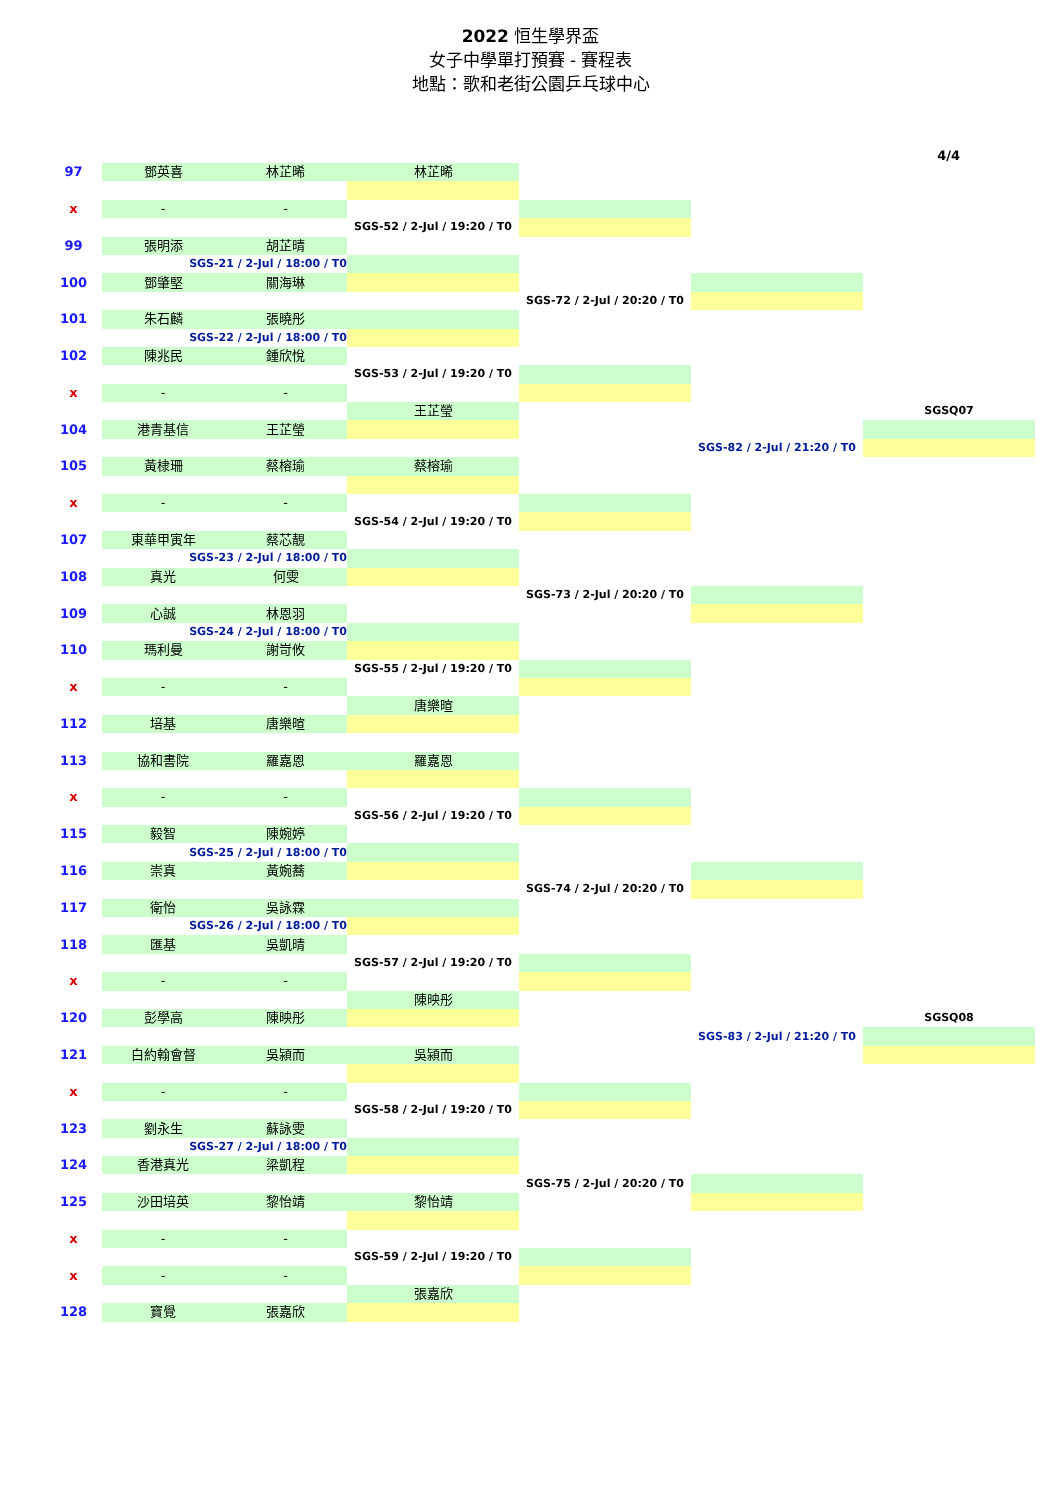2022 恒生學界盃
女子中學單打預賽 - 賽程表
地點：歌和老街公園乒乓球中心
4/4
| 97 | 鄧英喜 | 林芷晞 | 林芷晞 | | | |
| x | - | - | | | | |
| | | | SGS-52 / 2-Jul / 19:20 / T0 | | | |
| 99 | 張明添 | 胡芷晴 | | | | |
| | SGS-21 / 2-Jul / 18:00 / T0 | | | | | |
| 100 | 鄧肇堅 | 關海琳 | | | | |
| | | | | SGS-72 / 2-Jul / 20:20 / T0 | | |
| 101 | 朱石麟 | 張曉彤 | | | | |
| | SGS-22 / 2-Jul / 18:00 / T0 | | | | | |
| 102 | 陳兆民 | 鍾欣悅 | | | | |
| | | | SGS-53 / 2-Jul / 19:20 / T0 | | | |
| x | - | - | | | | |
| | | | 王芷瑩 | | | SGSQ07 |
| 104 | 港青基信 | 王芷瑩 | | | | |
| | | | | | SGS-82 / 2-Jul / 21:20 / T0 | |
| 105 | 黃棣珊 | 蔡榕瑜 | 蔡榕瑜 | | | |
| x | - | - | | | | |
| | | | SGS-54 / 2-Jul / 19:20 / T0 | | | |
| 107 | 東華甲寅年 | 蔡芯靚 | | | | |
| | SGS-23 / 2-Jul / 18:00 / T0 | | | | | |
| 108 | 真光 | 何雯 | | | | |
| | | | | SGS-73 / 2-Jul / 20:20 / T0 | | |
| 109 | 心誠 | 林恩羽 | | | | |
| | SGS-24 / 2-Jul / 18:00 / T0 | | | | | |
| 110 | 瑪利曼 | 謝岢攸 | | | | |
| | | | SGS-55 / 2-Jul / 19:20 / T0 | | | |
| x | - | - | | | | |
| | | | 唐樂暄 | | | |
| 112 | 培基 | 唐樂暄 | | | | |
| 113 | 協和書院 | 羅嘉恩 | 羅嘉恩 | | | |
| x | - | - | | | | |
| | | | SGS-56 / 2-Jul / 19:20 / T0 | | | |
| 115 | 毅智 | 陳婉婷 | | | | |
| | SGS-25 / 2-Jul / 18:00 / T0 | | | | | |
| 116 | 崇真 | 黃婉蕎 | | | | |
| | | | | SGS-74 / 2-Jul / 20:20 / T0 | | |
| 117 | 衛怡 | 吳詠霖 | | | | |
| | SGS-26 / 2-Jul / 18:00 / T0 | | | | | |
| 118 | 匯基 | 吳凱晴 | | | | |
| | | | SGS-57 / 2-Jul / 19:20 / T0 | | | |
| x | - | - | | | | |
| | | | 陳映彤 | | | |
| 120 | 彭學高 | 陳映彤 | | | | SGSQ08 |
| | | | | | SGS-83 / 2-Jul / 21:20 / T0 | |
| 121 | 白約翰會督 | 吳潁而 | 吳潁而 | | | |
| x | - | - | | | | |
| | | | SGS-58 / 2-Jul / 19:20 / T0 | | | |
| 123 | 劉永生 | 蘇詠雯 | | | | |
| | SGS-27 / 2-Jul / 18:00 / T0 | | | | | |
| 124 | 香港真光 | 梁凱程 | | | | |
| | | | | SGS-75 / 2-Jul / 20:20 / T0 | | |
| 125 | 沙田培英 | 黎怡靖 | 黎怡靖 | | | |
| x | - | - | | | | |
| | | | SGS-59 / 2-Jul / 19:20 / T0 | | | |
| x | - | - | | | | |
| | | | 張嘉欣 | | | |
| 128 | 寶覺 | 張嘉欣 | | | | |